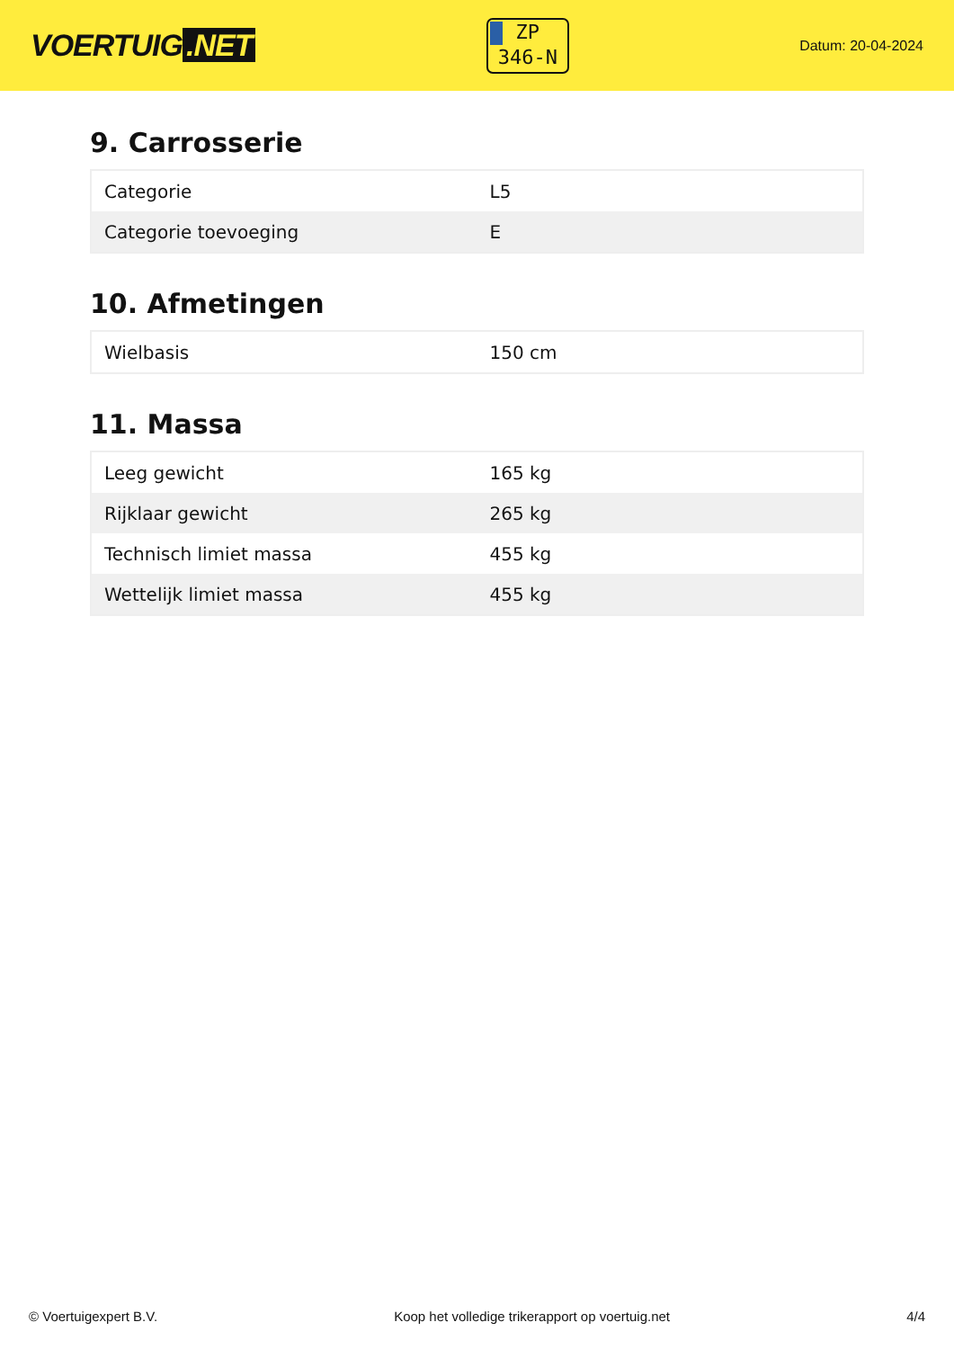VOERTUIG.NET
ZP
346-N
Datum: 20-04-2024
9. Carrosserie
| Categorie | L5 |
| Categorie toevoeging | E |
10. Afmetingen
| Wielbasis | 150 cm |
11. Massa
| Leeg gewicht | 165 kg |
| Rijklaar gewicht | 265 kg |
| Technisch limiet massa | 455 kg |
| Wettelijk limiet massa | 455 kg |
© Voertuigexpert B.V. Koop het volledige trikerapport op voertuig.net 4/4